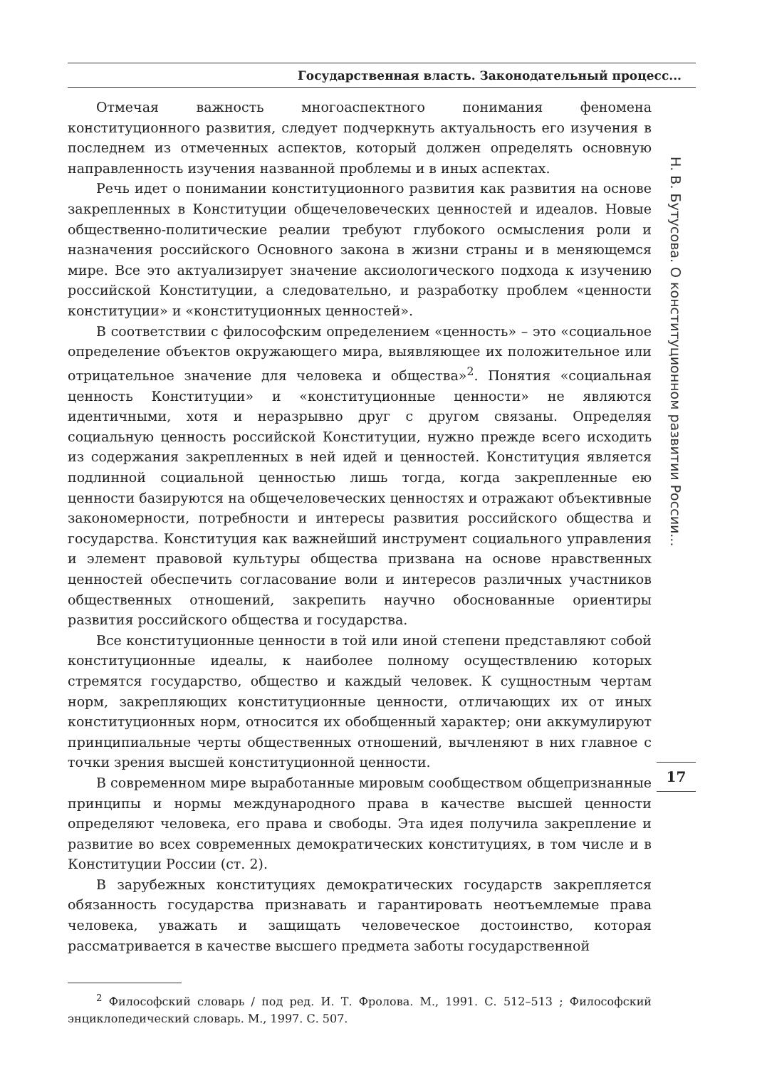Государственная власть. Законодательный процесс...
Отмечая важность многоаспектного понимания феномена конституционного развития, следует подчеркнуть актуальность его изучения в последнем из отмеченных аспектов, который должен определять основную направленность изучения названной проблемы и в иных аспектах.
Речь идет о понимании конституционного развития как развития на основе закрепленных в Конституции общечеловеческих ценностей и идеалов. Новые общественно-политические реалии требуют глубокого осмысления роли и назначения российского Основного закона в жизни страны и в меняющемся мире. Все это актуализирует значение аксиологического подхода к изучению российской Конституции, а следовательно, и разработку проблем «ценности конституции» и «конституционных ценностей».
В соответствии с философским определением «ценность» – это «социальное определение объектов окружающего мира, выявляющее их положительное или отрицательное значение для человека и общества»<sup>2</sup>. Понятия «социальная ценность Конституции» и «конституционные ценности» не являются идентичными, хотя и неразрывно друг с другом связаны. Определяя социальную ценность российской Конституции, нужно прежде всего исходить из содержания закрепленных в ней идей и ценностей. Конституция является подлинной социальной ценностью лишь тогда, когда закрепленные ею ценности базируются на общечеловеческих ценностях и отражают объективные закономерности, потребности и интересы развития российского общества и государства. Конституция как важнейший инструмент социального управления и элемент правовой культуры общества призвана на основе нравственных ценностей обеспечить согласование воли и интересов различных участников общественных отношений, закрепить научно обоснованные ориентиры развития российского общества и государства.
Все конституционные ценности в той или иной степени представляют собой конституционные идеалы, к наиболее полному осуществлению которых стремятся государство, общество и каждый человек. К сущностным чертам норм, закрепляющих конституционные ценности, отличающих их от иных конституционных норм, относится их обобщенный характер; они аккумулируют принципиальные черты общественных отношений, вычленяют в них главное с точки зрения высшей конституционной ценности.
В современном мире выработанные мировым сообществом общепризнанные принципы и нормы международного права в качестве высшей ценности определяют человека, его права и свободы. Эта идея получила закрепление и развитие во всех современных демократических конституциях, в том числе и в Конституции России (ст. 2).
В зарубежных конституциях демократических государств закрепляется обязанность государства признавать и гарантировать неотъемлемые права человека, уважать и защищать человеческое достоинство, которая рассматривается в качестве высшего предмета заботы государственной
Н. В. Бутусова. О конституционном развитии России...
17
<sup>2</sup> Философский словарь / под ред. И. Т. Фролова. М., 1991. С. 512–513 ; Философский энциклопедический словарь. М., 1997. С. 507.